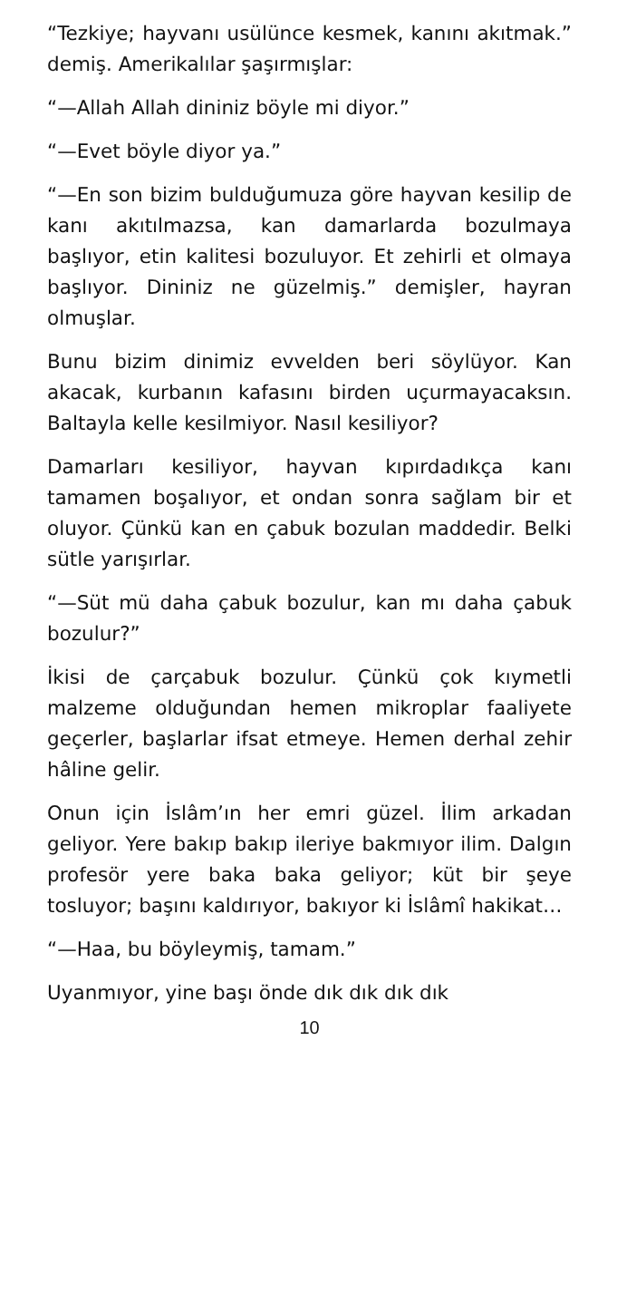“Tezkiye; hayvanı usülünce kesmek, kanını akıtmak.” demiş. Amerikalılar şaşırmışlar:
“—Allah Allah dininiz böyle mi diyor.”
“—Evet böyle diyor ya.”
“—En son bizim bulduğumuza göre hayvan kesilip de kanı akıtılmazsa, kan damarlarda bozulmaya başlıyor, etin kalitesi bozuluyor. Et zehirli et olmaya başlıyor. Dininiz ne güzelmiş.” demişler, hayran olmuşlar.
Bunu bizim dinimiz evvelden beri söylüyor. Kan akacak, kurbanın kafasını birden uçurmayacaksın. Baltayla kelle kesilmiyor. Nasıl kesiliyor?
Damarları kesiliyor, hayvan kıpırdadıkça kanı tamamen boşalıyor, et ondan sonra sağlam bir et oluyor. Çünkü kan en çabuk bozulan maddedir. Belki sütle yarışırlar.
“—Süt mü daha çabuk bozulur, kan mı daha çabuk bozulur?”
İkisi de çarçabuk bozulur. Çünkü çok kıymetli malzeme olduğundan hemen mikroplar faaliyete geçerler, başlarlar ifsat etmeye. Hemen derhal zehir hâline gelir.
Onun için İslâm’ın her emri güzel. İlim arkadan geliyor. Yere bakıp bakıp ileriye bakmıyor ilim. Dalgın profesör yere baka baka geliyor; küt bir şeye tosluyor; başını kaldırıyor, bakıyor ki İslâmî hakikat…
“—Haa, bu böyleymiş, tamam.”
Uyanmıyor, yine başı önde dık dık dık dık
10